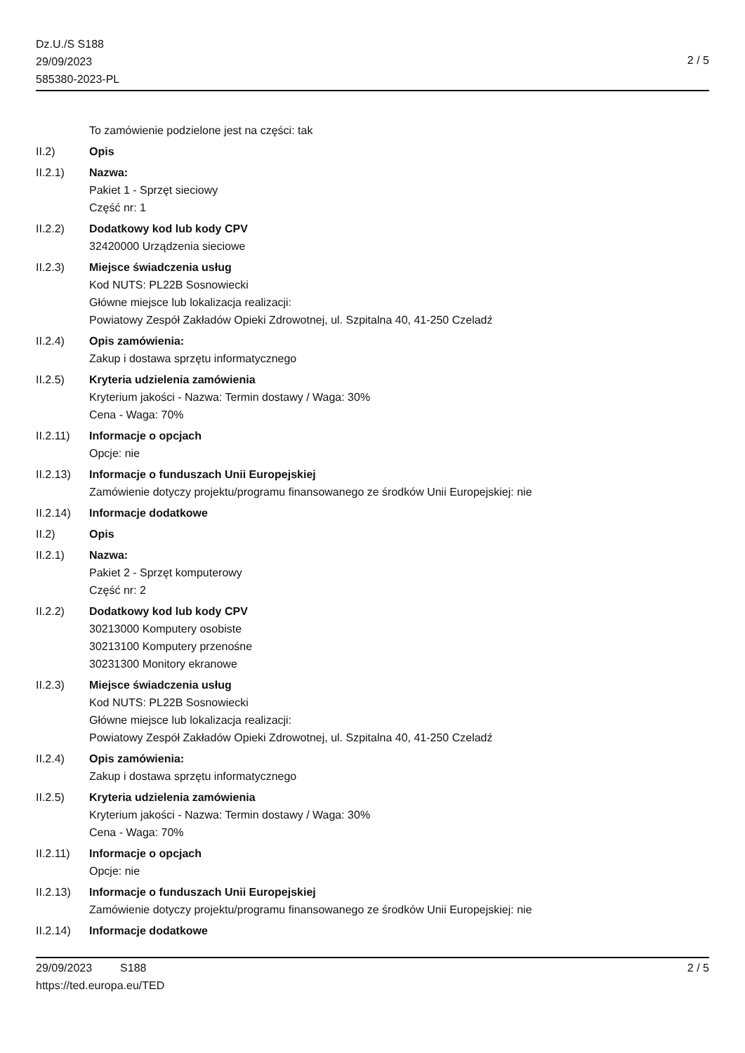Dz.U./S S188
29/09/2023
585380-2023-PL
2 / 5
To zamówienie podzielone jest na części: tak
II.2) Opis
II.2.1) Nazwa:
Pakiet 1 - Sprzęt sieciowy
Część nr: 1
II.2.2) Dodatkowy kod lub kody CPV
32420000 Urządzenia sieciowe
II.2.3) Miejsce świadczenia usług
Kod NUTS: PL22B Sosnowiecki
Główne miejsce lub lokalizacja realizacji:
Powiatowy Zespół Zakładów Opieki Zdrowotnej, ul. Szpitalna 40, 41-250 Czeladź
II.2.4) Opis zamówienia:
Zakup i dostawa sprzętu informatycznego
II.2.5) Kryteria udzielenia zamówienia
Kryterium jakości - Nazwa: Termin dostawy / Waga: 30%
Cena - Waga: 70%
II.2.11)
Informacje o opcjach
Opcje: nie
II.2.13)
Informacje o funduszach Unii Europejskiej
Zamówienie dotyczy projektu/programu finansowanego ze środków Unii Europejskiej: nie
II.2.14)
Informacje dodatkowe
II.2) Opis
II.2.1) Nazwa:
Pakiet 2 - Sprzęt komputerowy
Część nr: 2
II.2.2) Dodatkowy kod lub kody CPV
30213000 Komputery osobiste
30213100 Komputery przenośne
30231300 Monitory ekranowe
II.2.3) Miejsce świadczenia usług
Kod NUTS: PL22B Sosnowiecki
Główne miejsce lub lokalizacja realizacji:
Powiatowy Zespół Zakładów Opieki Zdrowotnej, ul. Szpitalna 40, 41-250 Czeladź
II.2.4) Opis zamówienia:
Zakup i dostawa sprzętu informatycznego
II.2.5) Kryteria udzielenia zamówienia
Kryterium jakości - Nazwa: Termin dostawy / Waga: 30%
Cena - Waga: 70%
II.2.11)
Informacje o opcjach
Opcje: nie
II.2.13)
Informacje o funduszach Unii Europejskiej
Zamówienie dotyczy projektu/programu finansowanego ze środków Unii Europejskiej: nie
II.2.14)
Informacje dodatkowe
29/09/2023 S188
https://ted.europa.eu/TED
2 / 5